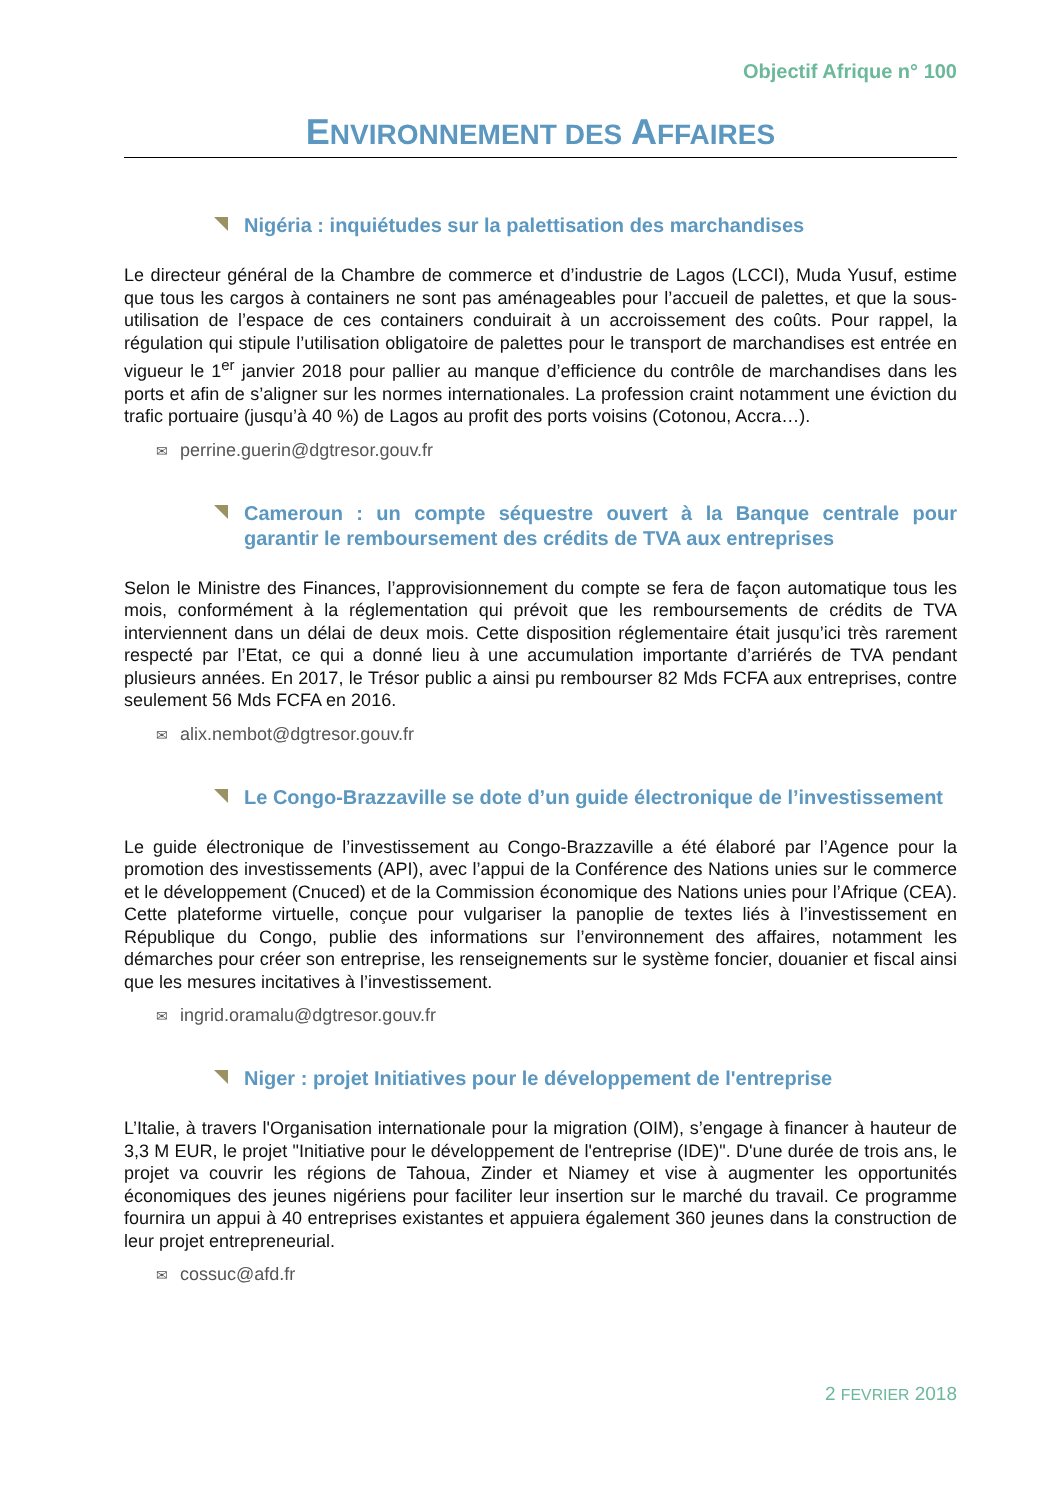Objectif Afrique n° 100
ENVIRONNEMENT DES AFFAIRES
Nigéria : inquiétudes sur la palettisation des marchandises
Le directeur général de la Chambre de commerce et d’industrie de Lagos (LCCI), Muda Yusuf, estime que tous les cargos à containers ne sont pas aménageables pour l’accueil de palettes, et que la sous-utilisation de l’espace de ces containers conduirait à un accroissement des coûts. Pour rappel, la régulation qui stipule l’utilisation obligatoire de palettes pour le transport de marchandises est entrée en vigueur le 1<sup>er</sup> janvier 2018 pour pallier au manque d’efficience du contrôle de marchandises dans les ports et afin de s’aligner sur les normes internationales. La profession craint notamment une éviction du trafic portuaire (jusqu’à 40 %) de Lagos au profit des ports voisins (Cotonou, Accra…).
✉ perrine.guerin@dgtresor.gouv.fr
Cameroun : un compte séquestre ouvert à la Banque centrale pour garantir le remboursement des crédits de TVA aux entreprises
Selon le Ministre des Finances, l’approvisionnement du compte se fera de façon automatique tous les mois, conformément à la réglementation qui prévoit que les remboursements de crédits de TVA interviennent dans un délai de deux mois. Cette disposition réglementaire était jusqu’ici très rarement respecté par l’Etat, ce qui a donné lieu à une accumulation importante d’arriérés de TVA pendant plusieurs années. En 2017, le Trésor public a ainsi pu rembourser 82 Mds FCFA aux entreprises, contre seulement 56 Mds FCFA en 2016.
✉ alix.nembot@dgtresor.gouv.fr
Le Congo-Brazzaville se dote d’un guide électronique de l’investissement
Le guide électronique de l’investissement au Congo-Brazzaville a été élaboré par l’Agence pour la promotion des investissements (API), avec l’appui de la Conférence des Nations unies sur le commerce et le développement (Cnuced) et de la Commission économique des Nations unies pour l’Afrique (CEA). Cette plateforme virtuelle, conçue pour vulgariser la panoplie de textes liés à l’investissement en République du Congo, publie des informations sur l’environnement des affaires, notamment les démarches pour créer son entreprise, les renseignements sur le système foncier, douanier et fiscal ainsi que les mesures incitatives à l’investissement.
✉ ingrid.oramalu@dgtresor.gouv.fr
Niger : projet Initiatives pour le développement de l'entreprise
L’Italie, à travers l'Organisation internationale pour la migration (OIM), s’engage à financer à hauteur de 3,3 M EUR, le projet "Initiative pour le développement de l'entreprise (IDE)". D'une durée de trois ans, le projet va couvrir les régions de Tahoua, Zinder et Niamey et vise à augmenter les opportunités économiques des jeunes nigériens pour faciliter leur insertion sur le marché du travail. Ce programme fournira un appui à 40 entreprises existantes et appuiera également 360 jeunes dans la construction de leur projet entrepreneurial.
✉ cossuc@afd.fr
2 FEVRIER 2018